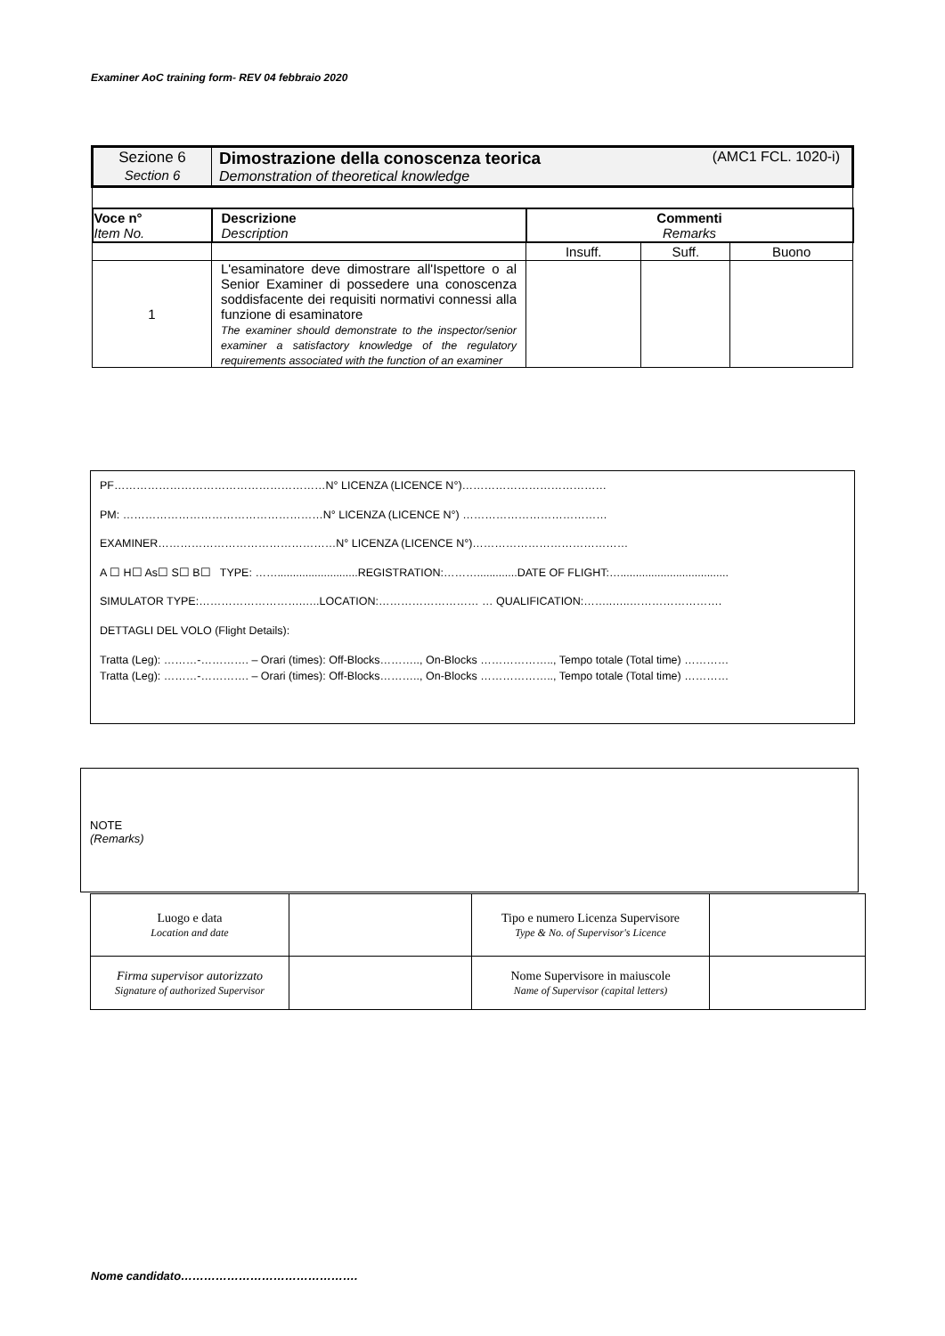Examiner AoC training form- REV 04 febbraio 2020
| Sezione 6 Section 6 | Dimostrazione della conoscenza teorica (AMC1 FCL. 1020-i) Demonstration of theoretical knowledge | | | |
| Voce n° Item No. | Descrizione Description | Commenti Remarks | | |
| | | Insuff. | Suff. | Buono |
| 1 | L'esaminatore deve dimostrare all'Ispettore o al Senior Examiner di possedere una conoscenza soddisfacente dei requisiti normativi connessi alla funzione di esaminatore The examiner should demonstrate to the inspector/senior examiner a satisfactory knowledge of the regulatory requirements associated with the function of an examiner | | | |
PF…………………………………………………N° LICENZA (LICENCE N°)…………………………………
PM: ………………………………………………N° LICENZA (LICENCE N°) …………………………………
EXAMINER…………………………………………N° LICENZA (LICENCE N°)……………………………………
A ☐ H☐ As☐ S☐ B☐ TYPE: ……..........................REGISTRATION:……….............DATE OF FLIGHT:…...................................
SIMULATOR TYPE:……………………….…..LOCATION:……………………… … QUALIFICATION:……..…..…………………….
DETTAGLI DEL VOLO (Flight Details):
Tratta (Leg): ………-…………. – Orari (times): Off-Blocks……….., On-Blocks ……………….., Tempo totale (Total time) …………
Tratta (Leg): ………-…………. – Orari (times): Off-Blocks……….., On-Blocks ……………….., Tempo totale (Total time) …………
NOTE
(Remarks)
| Luogo e data Location and date | | Tipo e numero Licenza Supervisore Type & No. of Supervisor's Licence | |
| Firma supervisor autorizzato Signature of authorized Supervisor | | Nome Supervisore in maiuscole Name of Supervisor (capital letters) | |
Nome candidato……………………………………….